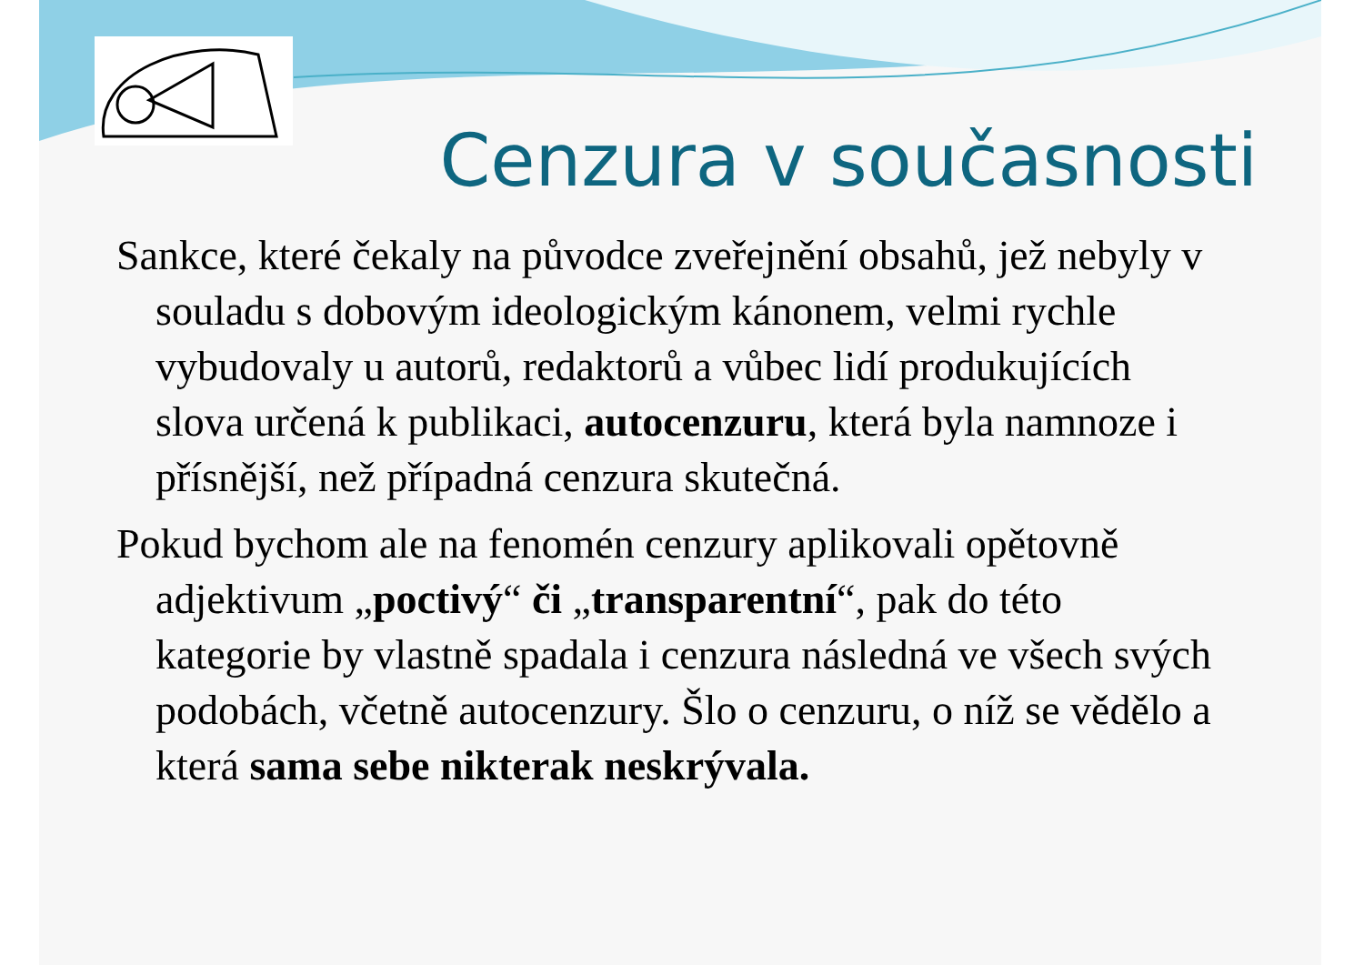Cenzura v současnosti
Sankce, které čekaly na původce zveřejnění obsahů, jež nebyly v souladu s dobovým ideologickým kánonem, velmi rychle vybudovaly u autorů, redaktorů a vůbec lidí produkujících slova určená k publikaci, autocenzuru, která byla namnoze i přísnější, než případná cenzura skutečná.
Pokud bychom ale na fenomén cenzury aplikovali opětovně adjektivum „poctivý“ či „transparentní“, pak do této kategorie by vlastně spadala i cenzura následná ve všech svých podobách, včetně autocenzury. Šlo o cenzuru, o níž se vědělo a která sama sebe nikterak neskrývala.